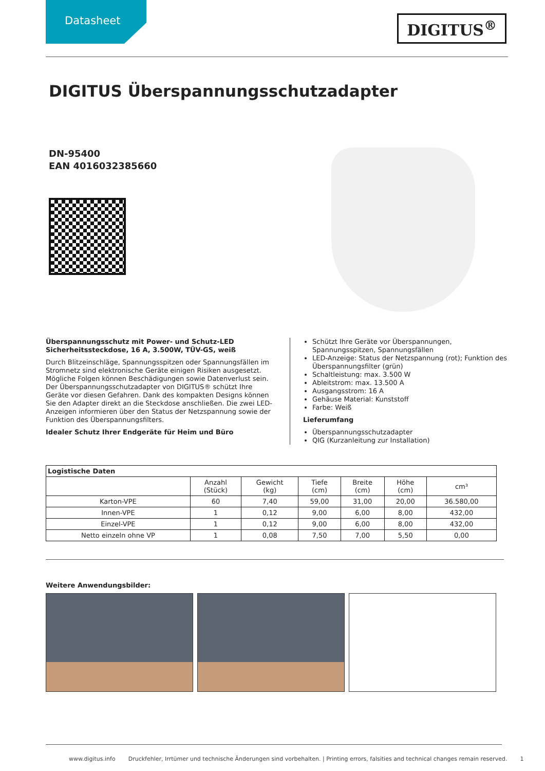Datasheet
DIGITUS<sup>®</sup>
DIGITUS Überspannungsschutzadapter
DN-95400
EAN 4016032385660
Überspannungsschutz mit Power- und Schutz-LED
Sicherheitssteckdose, 16 A, 3.500W, TÜV-GS, weiß
Durch Blitzeinschläge, Spannungsspitzen oder Spannungsfällen im Stromnetz sind elektronische Geräte einigen Risiken ausgesetzt. Mögliche Folgen können Beschädigungen sowie Datenverlust sein. Der Überspannungsschutzadapter von DIGITUS® schützt Ihre Geräte vor diesen Gefahren. Dank des kompakten Designs können Sie den Adapter direkt an die Steckdose anschließen. Die zwei LED-Anzeigen informieren über den Status der Netzspannung sowie der Funktion des Überspannungsfilters.
Idealer Schutz Ihrer Endgeräte für Heim und Büro
Schützt Ihre Geräte vor Überspannungen, Spannungsspitzen, Spannungsfällen
LED-Anzeige: Status der Netzspannung (rot); Funktion des Überspannungsfilter (grün)
Schaltleistung: max. 3.500 W
Ableitstrom: max. 13.500 A
Ausgangsstrom: 16 A
Gehäuse Material: Kunststoff
Farbe: Weiß
Lieferumfang
Überspannungsschutzadapter
QIG (Kurzanleitung zur Installation)
| Logistische Daten | | | | | | |
| --- | --- | --- | --- | --- | --- | --- |
| | Anzahl (Stück) | Gewicht (kg) | Tiefe (cm) | Breite (cm) | Höhe (cm) | cm³ |
| Karton-VPE | 60 | 7,40 | 59,00 | 31,00 | 20,00 | 36.580,00 |
| Innen-VPE | 1 | 0,12 | 9,00 | 6,00 | 8,00 | 432,00 |
| Einzel-VPE | 1 | 0,12 | 9,00 | 6,00 | 8,00 | 432,00 |
| Netto einzeln ohne VP | 1 | 0,08 | 7,50 | 7,00 | 5,50 | 0,00 |
Weitere Anwendungsbilder:
www.digitus.info Druckfehler, Irrtümer und technische Änderungen sind vorbehalten. | Printing errors, falsities and technical changes remain reserved. 1